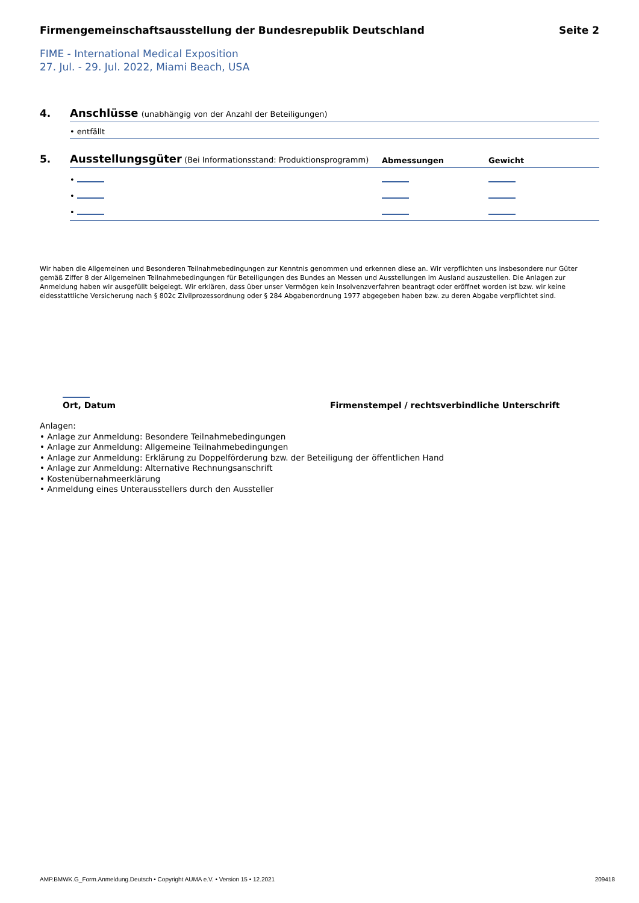Firmengemeinschaftsausstellung der Bundesrepublik Deutschland Seite 2
FIME - International Medical Exposition
27. Jul. - 29. Jul. 2022, Miami Beach, USA
4. Anschlüsse (unabhängig von der Anzahl der Beteiligungen)
• entfällt
5.
Ausstellungsgüter (Bei Informationsstand: Produktionsprogramm)
Abmessungen
Gewicht
•
•
•
Wir haben die Allgemeinen und Besonderen Teilnahmebedingungen zur Kenntnis genommen und erkennen diese an. Wir verpflichten uns insbesondere nur Güter gemäß Ziffer 8 der Allgemeinen Teilnahmebedingungen für Beteiligungen des Bundes an Messen und Ausstellungen im Ausland auszustellen. Die Anlagen zur Anmeldung haben wir ausgefüllt beigelegt. Wir erklären, dass über unser Vermögen kein Insolvenzverfahren beantragt oder eröffnet worden ist bzw. wir keine eidesstattliche Versicherung nach § 802c Zivilprozessordnung oder § 284 Abgabenordnung 1977 abgegeben haben bzw. zu deren Abgabe verpflichtet sind.
Ort, Datum
Firmenstempel / rechtsverbindliche Unterschrift
Anlagen:
• Anlage zur Anmeldung: Besondere Teilnahmebedingungen
• Anlage zur Anmeldung: Allgemeine Teilnahmebedingungen
• Anlage zur Anmeldung: Erklärung zu Doppelförderung bzw. der Beteiligung der öffentlichen Hand
• Anlage zur Anmeldung: Alternative Rechnungsanschrift
• Kostenübernahmeerklärung
• Anmeldung eines Unterausstellers durch den Aussteller
AMP.BMWK.G_Form.Anmeldung.Deutsch • Copyright AUMA e.V. • Version 15 • 12.2021 209418